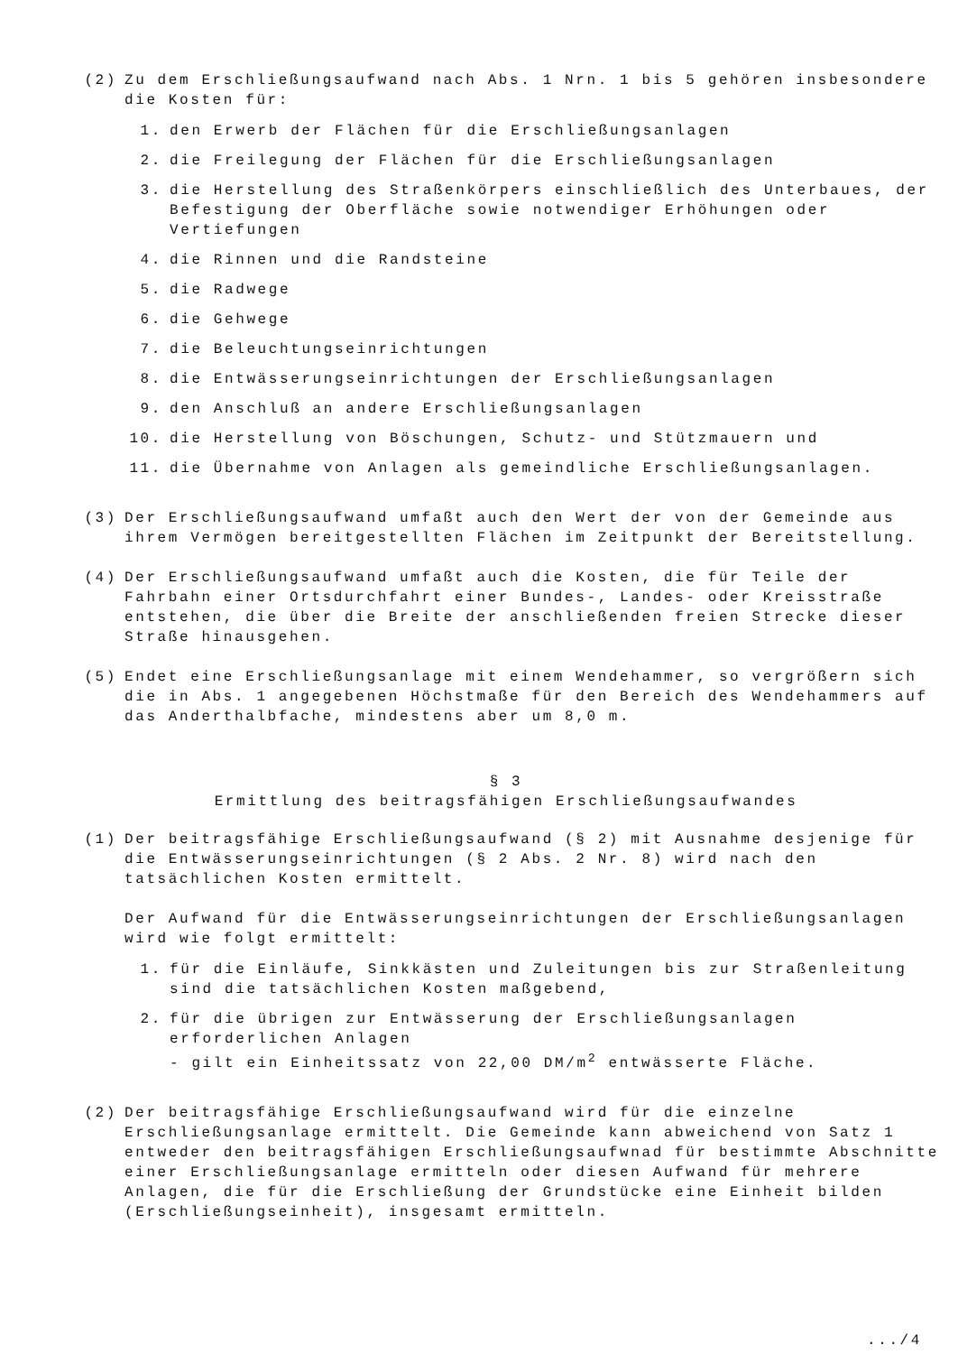(2) Zu dem Erschließungsaufwand nach Abs. 1 Nrn. 1 bis 5 gehören insbesondere die Kosten für:
1. den Erwerb der Flächen für die Erschließungsanlagen
2. die Freilegung der Flächen für die Erschließungsanlagen
3. die Herstellung des Straßenkörpers einschließlich des Unterbaues, der Befestigung der Oberfläche sowie notwendiger Erhöhungen oder Vertiefungen
4. die Rinnen und die Randsteine
5. die Radwege
6. die Gehwege
7. die Beleuchtungseinrichtungen
8. die Entwässerungseinrichtungen der Erschließungsanlagen
9. den Anschluß an andere Erschließungsanlagen
10. die Herstellung von Böschungen, Schutz- und Stützmauern und
11. die Übernahme von Anlagen als gemeindliche Erschließungsanlagen.
(3) Der Erschließungsaufwand umfaßt auch den Wert der von der Gemeinde aus ihrem Vermögen bereitgestellten Flächen im Zeitpunkt der Bereitstellung.
(4) Der Erschließungsaufwand umfaßt auch die Kosten, die für Teile der Fahrbahn einer Ortsdurchfahrt einer Bundes-, Landes- oder Kreisstraße entstehen, die über die Breite der anschließenden freien Strecke dieser Straße hinausgehen.
(5) Endet eine Erschließungsanlage mit einem Wendehammer, so vergrößern sich die in Abs. 1 angegebenen Höchstmaße für den Bereich des Wendehammers auf das Anderthalbfache, mindestens aber um 8,0 m.
§ 3
Ermittlung des beitragsfähigen Erschließungsaufwandes
(1) Der beitragsfähige Erschließungsaufwand (§ 2) mit Ausnahme desjenige für die Entwässerungseinrichtungen (§ 2 Abs. 2 Nr. 8) wird nach den tatsächlichen Kosten ermittelt.
Der Aufwand für die Entwässerungseinrichtungen der Erschließungsanlagen wird wie folgt ermittelt:
1. für die Einläufe, Sinkkästen und Zuleitungen bis zur Straßenleitung sind die tatsächlichen Kosten maßgebend,
2. für die übrigen zur Entwässerung der Erschließungsanlagen erforderlichen Anlagen
- gilt ein Einheitssatz von 22,00 DM/m<sup>2</sup> entwässerte Fläche.
(2) Der beitragsfähige Erschließungsaufwand wird für die einzelne Erschließungsanlage ermittelt. Die Gemeinde kann abweichend von Satz 1 entweder den beitragsfähigen Erschließungsaufwnad für bestimmte Abschnitte einer Erschließungsanlage ermitteln oder diesen Aufwand für mehrere Anlagen, die für die Erschließung der Grundstücke eine Einheit bilden (Erschließungseinheit), insgesamt ermitteln.
.../4